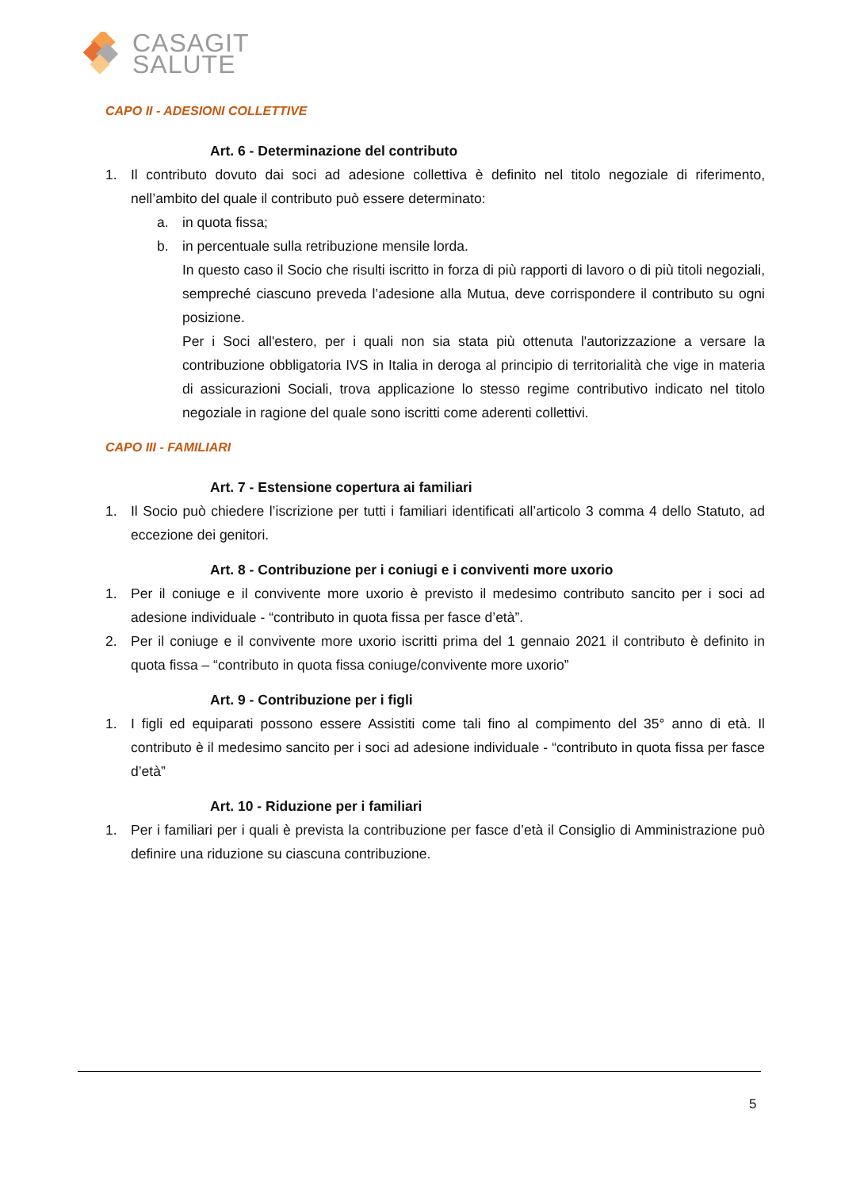CASAGIT
SALUTE
CAPO II - ADESIONI COLLETTIVE
Art. 6 - Determinazione del contributo
1. Il contributo dovuto dai soci ad adesione collettiva è definito nel titolo negoziale di riferimento, nell’ambito del quale il contributo può essere determinato:
a. in quota fissa;
b. in percentuale sulla retribuzione mensile lorda.
In questo caso il Socio che risulti iscritto in forza di più rapporti di lavoro o di più titoli negoziali, sempreché ciascuno preveda l’adesione alla Mutua, deve corrispondere il contributo su ogni posizione.
Per i Soci all'estero, per i quali non sia stata più ottenuta l'autorizzazione a versare la contribuzione obbligatoria IVS in Italia in deroga al principio di territorialità che vige in materia di assicurazioni Sociali, trova applicazione lo stesso regime contributivo indicato nel titolo negoziale in ragione del quale sono iscritti come aderenti collettivi.
CAPO III - FAMILIARI
Art. 7 - Estensione copertura ai familiari
1. Il Socio può chiedere l’iscrizione per tutti i familiari identificati all’articolo 3 comma 4 dello Statuto, ad eccezione dei genitori.
Art. 8 - Contribuzione per i coniugi e i conviventi more uxorio
1. Per il coniuge e il convivente more uxorio è previsto il medesimo contributo sancito per i soci ad adesione individuale - “contributo in quota fissa per fasce d’età”.
2. Per il coniuge e il convivente more uxorio iscritti prima del 1 gennaio 2021 il contributo è definito in quota fissa – “contributo in quota fissa coniuge/convivente more uxorio”
Art. 9 - Contribuzione per i figli
1. I figli ed equiparati possono essere Assistiti come tali fino al compimento del 35° anno di età. Il contributo è il medesimo sancito per i soci ad adesione individuale - “contributo in quota fissa per fasce d’età”
Art. 10 - Riduzione per i familiari
1. Per i familiari per i quali è prevista la contribuzione per fasce d’età il Consiglio di Amministrazione può definire una riduzione su ciascuna contribuzione.
5